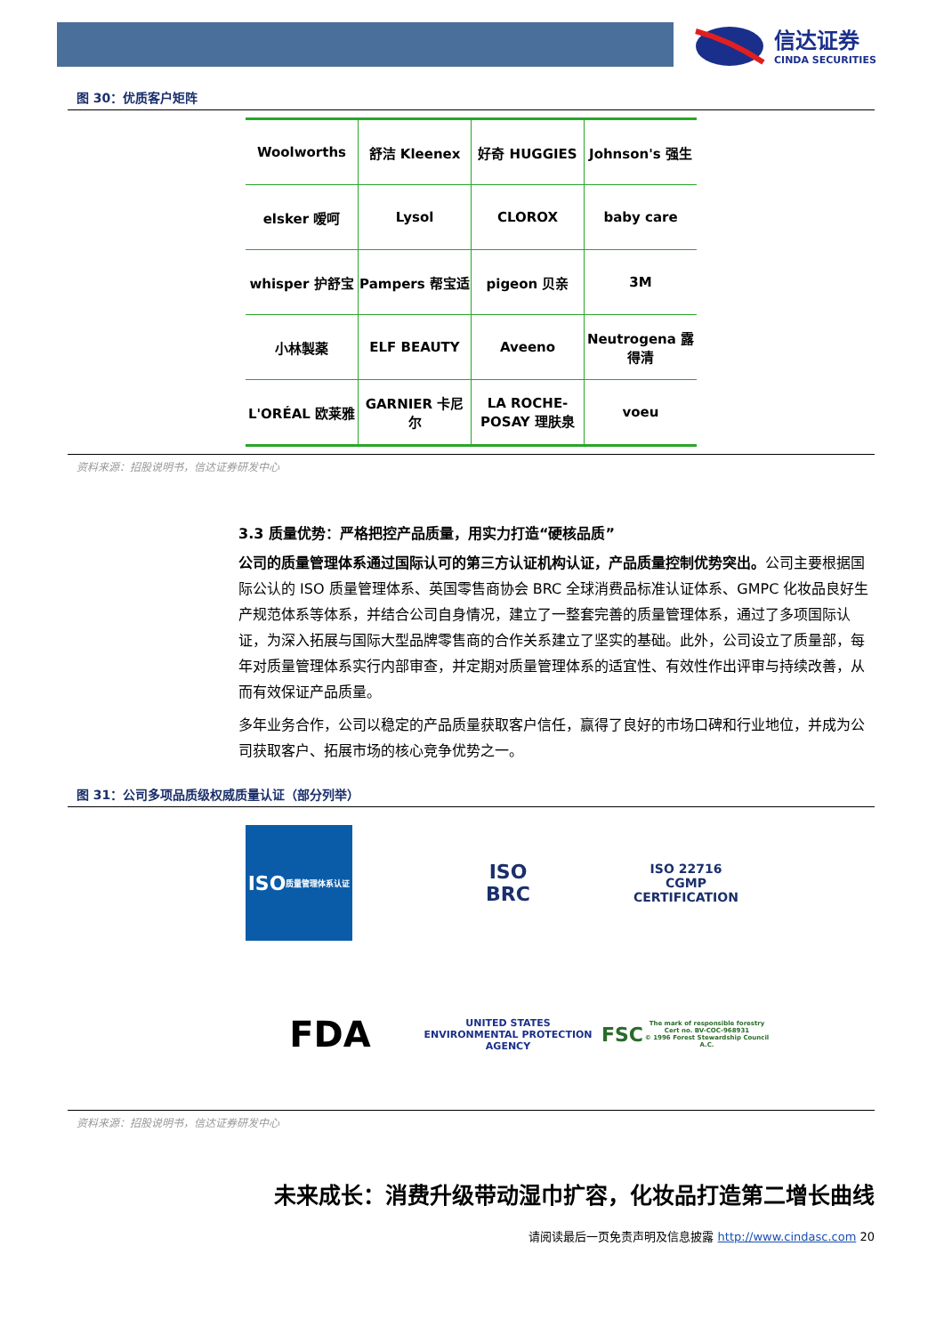信达证券
CINDA SECURITIES
图 30：优质客户矩阵
| Woolworths | 舒洁 Kleenex | 好奇 HUGGIES | Johnson's 强生 |
| elsker 嗳呵 | Lysol | CLOROX | baby care |
| whisper 护舒宝 | Pampers 帮宝适 | pigeon 贝亲 | 3M |
| 小林製薬 | ELF BEAUTY | Aveeno | Neutrogena 露得清 |
| L'ORÉAL 欧莱雅 | GARNIER 卡尼尔 | LA ROCHE-POSAY 理肤泉 | voeu |
资料来源：招股说明书，信达证券研发中心
3.3 质量优势：严格把控产品质量，用实力打造“硬核品质”
公司的质量管理体系通过国际认可的第三方认证机构认证，产品质量控制优势突出。公司主要根据国际公认的 ISO 质量管理体系、英国零售商协会 BRC 全球消费品标准认证体系、GMPC 化妆品良好生产规范体系等体系，并结合公司自身情况，建立了一整套完善的质量管理体系，通过了多项国际认证，为深入拓展与国际大型品牌零售商的合作关系建立了坚实的基础。此外，公司设立了质量部，每年对质量管理体系实行内部审查，并定期对质量管理体系的适宜性、有效性作出评审与持续改善，从而有效保证产品质量。
多年业务合作，公司以稳定的产品质量获取客户信任，赢得了良好的市场口碑和行业地位，并成为公司获取客户、拓展市场的核心竞争优势之一。
图 31：公司多项品质级权威质量认证（部分列举）
ISO
质量管理体系认证
ISO
BRC
ISO 22716
CGMP
CERTIFICATION
FDA
UNITED STATES
ENVIRONMENTAL PROTECTION AGENCY
FSC
The mark of responsible forestry
Cert no. BV-COC-968931
© 1996 Forest Stewardship Council A.C.
资料来源：招股说明书，信达证券研发中心
未来成长：消费升级带动湿巾扩容，化妆品打造第二增长曲线
请阅读最后一页免责声明及信息披露 http://www.cindasc.com 20